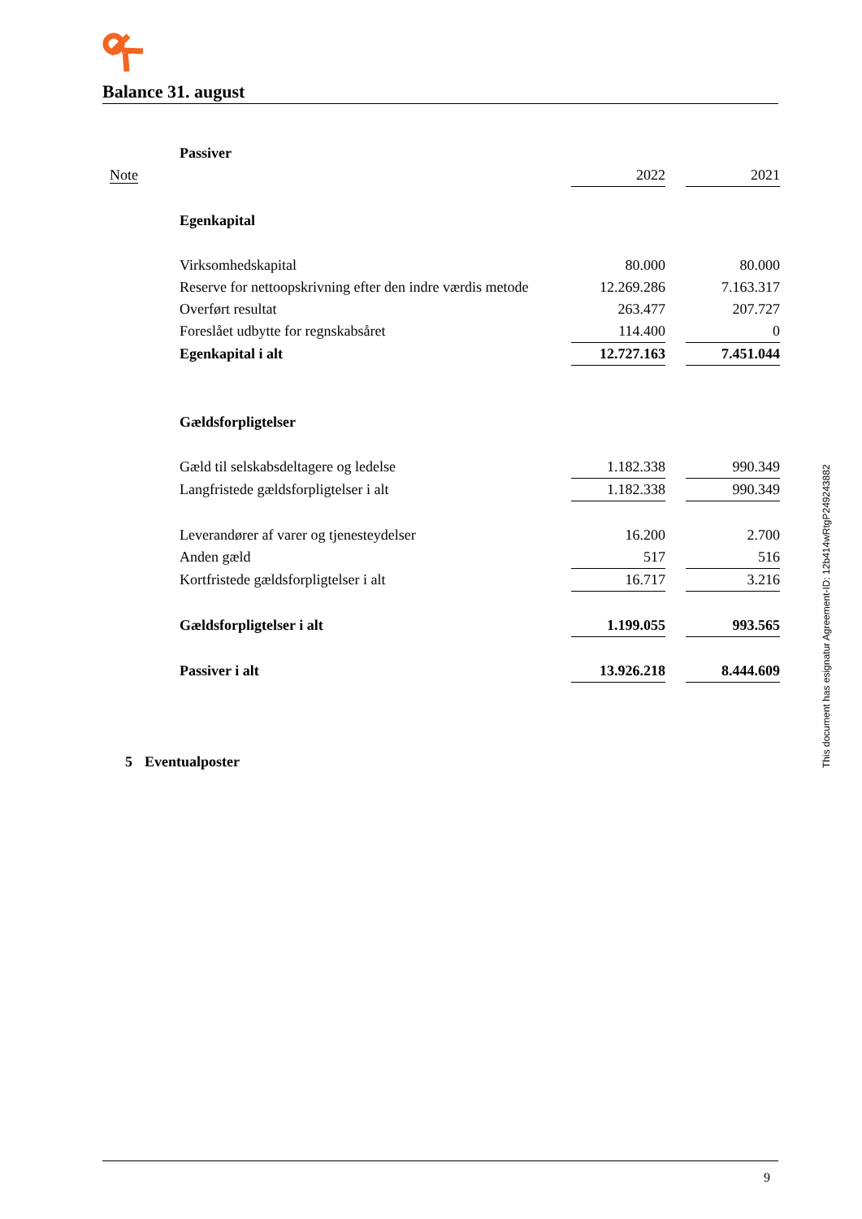Balance 31. august
| | Passiver | | | |
| Note | | 2022 | | 2021 |
| | Egenkapital | | | |
| | Virksomhedskapital | 80.000 | | 80.000 |
| | Reserve for nettoopskrivning efter den indre værdis metode | 12.269.286 | | 7.163.317 |
| | Overført resultat | 263.477 | | 207.727 |
| | Foreslået udbytte for regnskabsåret | 114.400 | | 0 |
| | Egenkapital i alt | 12.727.163 | | 7.451.044 |
| | Gældsforpligtelser | | | |
| | Gæld til selskabsdeltagere og ledelse | 1.182.338 | | 990.349 |
| | Langfristede gældsforpligtelser i alt | 1.182.338 | | 990.349 |
| | Leverandører af varer og tjenesteydelser | 16.200 | | 2.700 |
| | Anden gæld | 517 | | 516 |
| | Kortfristede gældsforpligtelser i alt | 16.717 | | 3.216 |
| | Gældsforpligtelser i alt | 1.199.055 | | 993.565 |
| | Passiver i alt | 13.926.218 | | 8.444.609 |
| 5 | Eventualposter | | | |
This document has esignatur Agreement-ID: 12b414wRtgP249243882
9